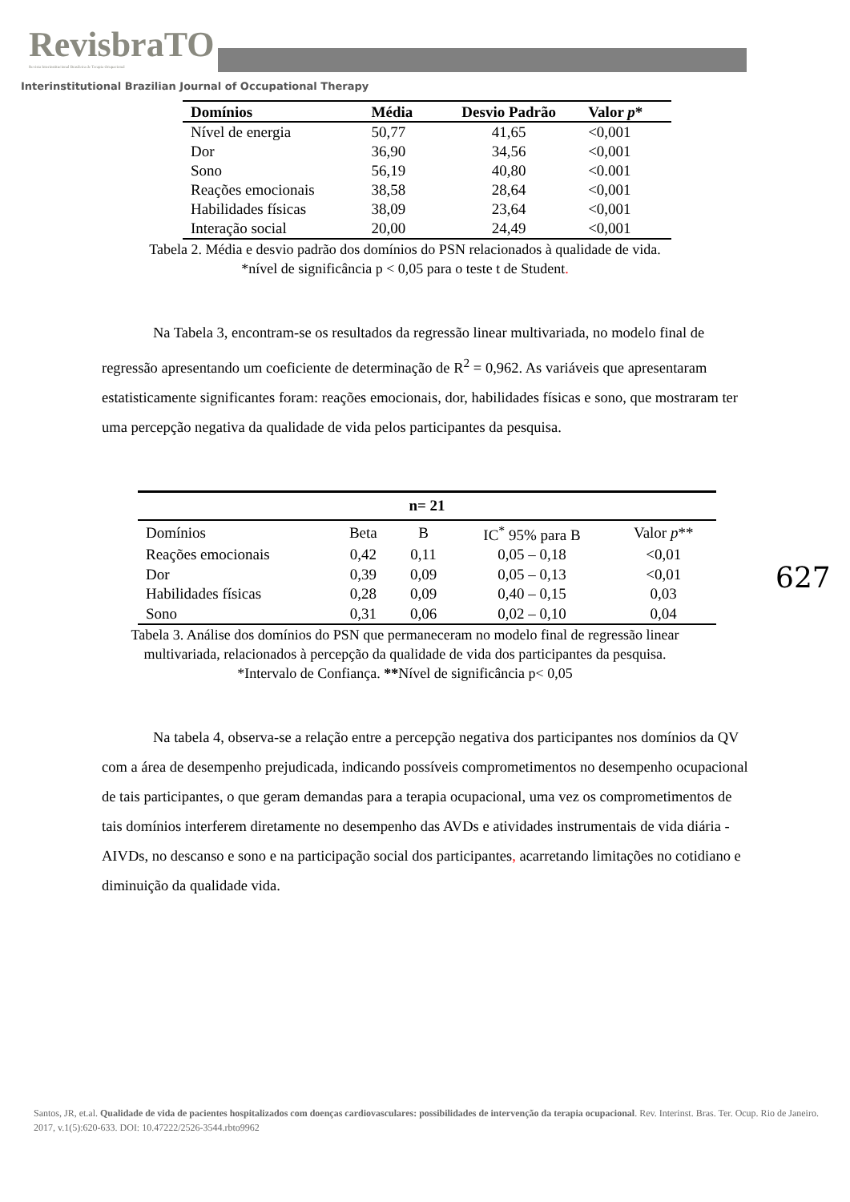RevisbraTO
Revista Interinstitucional Brasileira de Terapia Ocupacional
Interinstitutional Brazilian Journal of Occupational Therapy
| Domínios | Média | Desvio Padrão | Valor p * |
| --- | --- | --- | --- |
| Nível de energia | 50,77 | 41,65 | <0,001 |
| Dor | 36,90 | 34,56 | <0,001 |
| Sono | 56,19 | 40,80 | <0.001 |
| Reações emocionais | 38,58 | 28,64 | <0,001 |
| Habilidades físicas | 38,09 | 23,64 | <0,001 |
| Interação social | 20,00 | 24,49 | <0,001 |
Tabela 2. Média e desvio padrão dos domínios do PSN relacionados à qualidade de vida.
*nível de significância p < 0,05 para o teste t de Student.
Na Tabela 3, encontram-se os resultados da regressão linear multivariada, no modelo final de regressão apresentando um coeficiente de determinação de R<sup>2</sup> = 0,962. As variáveis que apresentaram estatisticamente significantes foram: reações emocionais, dor, habilidades físicas e sono, que mostraram ter uma percepção negativa da qualidade de vida pelos participantes da pesquisa.
| n= 21 | | | | |
| Domínios | Beta | B | IC<sup>*</sup> 95% para B | Valor p ** |
| Reações emocionais | 0,42 | 0,11 | 0,05 – 0,18 | <0,01 |
| Dor | 0,39 | 0,09 | 0,05 – 0,13 | <0,01 |
| Habilidades físicas | 0,28 | 0,09 | 0,40 – 0,15 | 0,03 |
| Sono | 0,31 | 0,06 | 0,02 – 0,10 | 0,04 |
Tabela 3. Análise dos domínios do PSN que permaneceram no modelo final de regressão linear multivariada, relacionados à percepção da qualidade de vida dos participantes da pesquisa.
*Intervalo de Confiança. **Nível de significância p< 0,05
627
Na tabela 4, observa-se a relação entre a percepção negativa dos participantes nos domínios da QV com a área de desempenho prejudicada, indicando possíveis comprometimentos no desempenho ocupacional de tais participantes, o que geram demandas para a terapia ocupacional, uma vez os comprometimentos de tais domínios interferem diretamente no desempenho das AVDs e atividades instrumentais de vida diária - AIVDs, no descanso e sono e na participação social dos participantes, acarretando limitações no cotidiano e diminuição da qualidade vida.
Santos, JR, et.al. Qualidade de vida de pacientes hospitalizados com doenças cardiovasculares: possibilidades de intervenção da terapia ocupacional. Rev. Interinst. Bras. Ter. Ocup. Rio de Janeiro. 2017, v.1(5):620-633. DOI: 10.47222/2526-3544.rbto9962